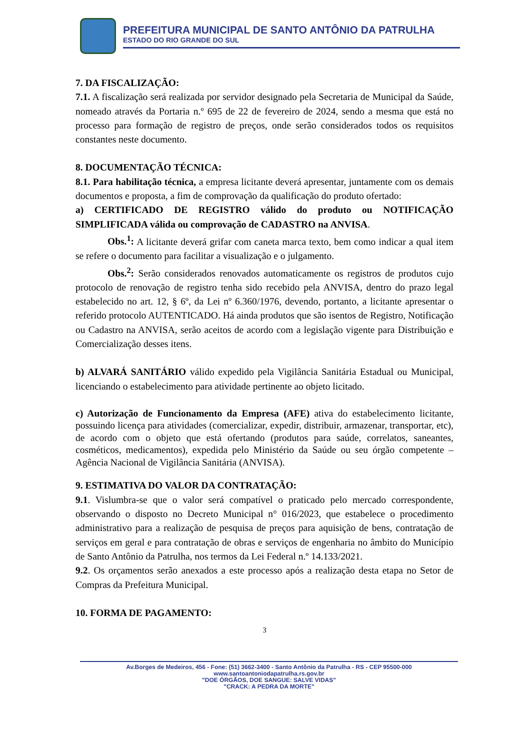PREFEITURA MUNICIPAL DE SANTO ANTÔNIO DA PATRULHA
ESTADO DO RIO GRANDE DO SUL
7. DA FISCALIZAÇÃO:
7.1. A fiscalização será realizada por servidor designado pela Secretaria de Municipal da Saúde, nomeado através da Portaria n.º 695 de 22 de fevereiro de 2024, sendo a mesma que está no processo para formação de registro de preços, onde serão considerados todos os requisitos constantes neste documento.
8. DOCUMENTAÇÃO TÉCNICA:
8.1. Para habilitação técnica, a empresa licitante deverá apresentar, juntamente com os demais documentos e proposta, a fim de comprovação da qualificação do produto ofertado:
a) CERTIFICADO DE REGISTRO válido do produto ou NOTIFICAÇÃO SIMPLIFICADA válida ou comprovação de CADASTRO na ANVISA.
Obs.<sup>1</sup>: A licitante deverá grifar com caneta marca texto, bem como indicar a qual item se refere o documento para facilitar a visualização e o julgamento.
Obs.<sup>2</sup>: Serão considerados renovados automaticamente os registros de produtos cujo protocolo de renovação de registro tenha sido recebido pela ANVISA, dentro do prazo legal estabelecido no art. 12, § 6º, da Lei nº 6.360/1976, devendo, portanto, a licitante apresentar o referido protocolo AUTENTICADO. Há ainda produtos que são isentos de Registro, Notificação ou Cadastro na ANVISA, serão aceitos de acordo com a legislação vigente para Distribuição e Comercialização desses itens.
b) ALVARÁ SANITÁRIO válido expedido pela Vigilância Sanitária Estadual ou Municipal, licenciando o estabelecimento para atividade pertinente ao objeto licitado.
c) Autorização de Funcionamento da Empresa (AFE) ativa do estabelecimento licitante, possuindo licença para atividades (comercializar, expedir, distribuir, armazenar, transportar, etc), de acordo com o objeto que está ofertando (produtos para saúde, correlatos, saneantes, cosméticos, medicamentos), expedida pelo Ministério da Saúde ou seu órgão competente – Agência Nacional de Vigilância Sanitária (ANVISA).
9. ESTIMATIVA DO VALOR DA CONTRATAÇÃO:
9.1. Vislumbra-se que o valor será compatível o praticado pelo mercado correspondente, observando o disposto no Decreto Municipal n° 016/2023, que estabelece o procedimento administrativo para a realização de pesquisa de preços para aquisição de bens, contratação de serviços em geral e para contratação de obras e serviços de engenharia no âmbito do Município de Santo Antônio da Patrulha, nos termos da Lei Federal n.º 14.133/2021.
9.2. Os orçamentos serão anexados a este processo após a realização desta etapa no Setor de Compras da Prefeitura Municipal.
10. FORMA DE PAGAMENTO:
3
Av.Borges de Medeiros, 456 - Fone: (51) 3662-3400 - Santo Antônio da Patrulha - RS - CEP 95500-000
www.santoantoniodapatrulha.rs.gov.br
"DOE ÓRGÃOS, DOE SANGUE: SALVE VIDAS"
"CRACK: A PEDRA DA MORTE"